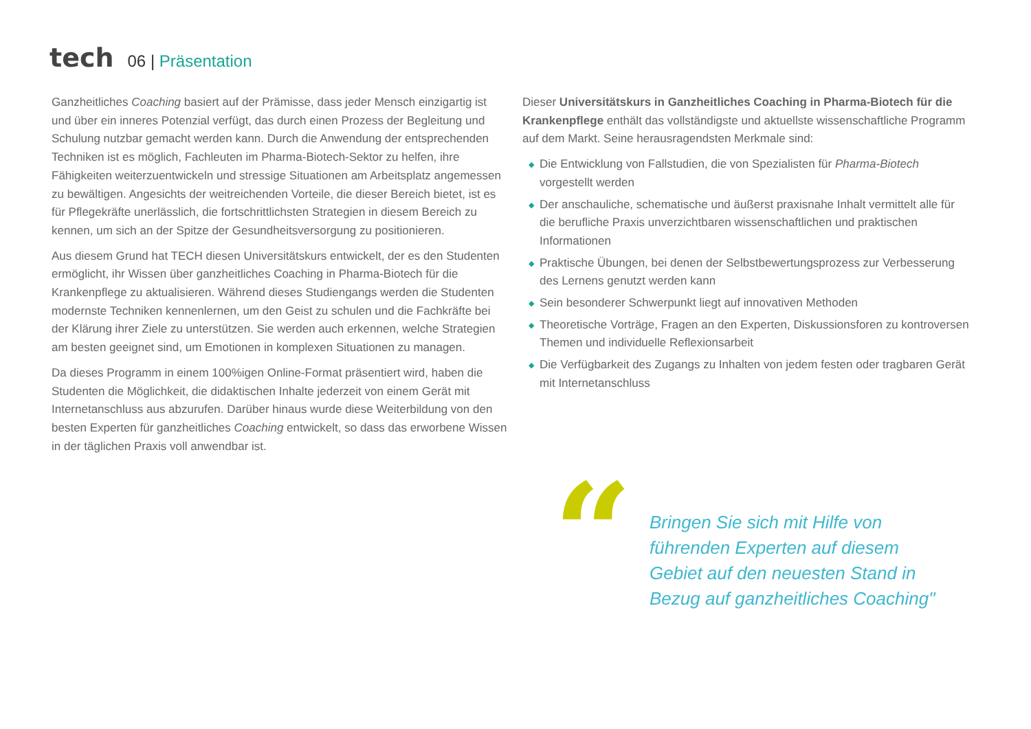tech
06 | Präsentation
Ganzheitliches Coaching basiert auf der Prämisse, dass jeder Mensch einzigartig ist und über ein inneres Potenzial verfügt, das durch einen Prozess der Begleitung und Schulung nutzbar gemacht werden kann. Durch die Anwendung der entsprechenden Techniken ist es möglich, Fachleuten im Pharma-Biotech-Sektor zu helfen, ihre Fähigkeiten weiterzuentwickeln und stressige Situationen am Arbeitsplatz angemessen zu bewältigen. Angesichts der weitreichenden Vorteile, die dieser Bereich bietet, ist es für Pflegekräfte unerlässlich, die fortschrittlichsten Strategien in diesem Bereich zu kennen, um sich an der Spitze der Gesundheitsversorgung zu positionieren.
Aus diesem Grund hat TECH diesen Universitätskurs entwickelt, der es den Studenten ermöglicht, ihr Wissen über ganzheitliches Coaching in Pharma-Biotech für die Krankenpflege zu aktualisieren. Während dieses Studiengangs werden die Studenten modernste Techniken kennenlernen, um den Geist zu schulen und die Fachkräfte bei der Klärung ihrer Ziele zu unterstützen. Sie werden auch erkennen, welche Strategien am besten geeignet sind, um Emotionen in komplexen Situationen zu managen.
Da dieses Programm in einem 100%igen Online-Format präsentiert wird, haben die Studenten die Möglichkeit, die didaktischen Inhalte jederzeit von einem Gerät mit Internetanschluss aus abzurufen. Darüber hinaus wurde diese Weiterbildung von den besten Experten für ganzheitliches Coaching entwickelt, so dass das erworbene Wissen in der täglichen Praxis voll anwendbar ist.
Dieser Universitätskurs in Ganzheitliches Coaching in Pharma-Biotech für die Krankenpflege enthält das vollständigste und aktuellste wissenschaftliche Programm auf dem Markt. Seine herausragendsten Merkmale sind:
◆ Die Entwicklung von Fallstudien, die von Spezialisten für Pharma-Biotech vorgestellt werden
◆ Der anschauliche, schematische und äußerst praxisnahe Inhalt vermittelt alle für die berufliche Praxis unverzichtbaren wissenschaftlichen und praktischen Informationen
◆ Praktische Übungen, bei denen der Selbstbewertungsprozess zur Verbesserung des Lernens genutzt werden kann
◆ Sein besonderer Schwerpunkt liegt auf innovativen Methoden
◆ Theoretische Vorträge, Fragen an den Experten, Diskussionsforen zu kontroversen Themen und individuelle Reflexionsarbeit
◆ Die Verfügbarkeit des Zugangs zu Inhalten von jedem festen oder tragbaren Gerät mit Internetanschluss
“
Bringen Sie sich mit Hilfe von führenden Experten auf diesem Gebiet auf den neuesten Stand in Bezug auf ganzheitliches Coaching"